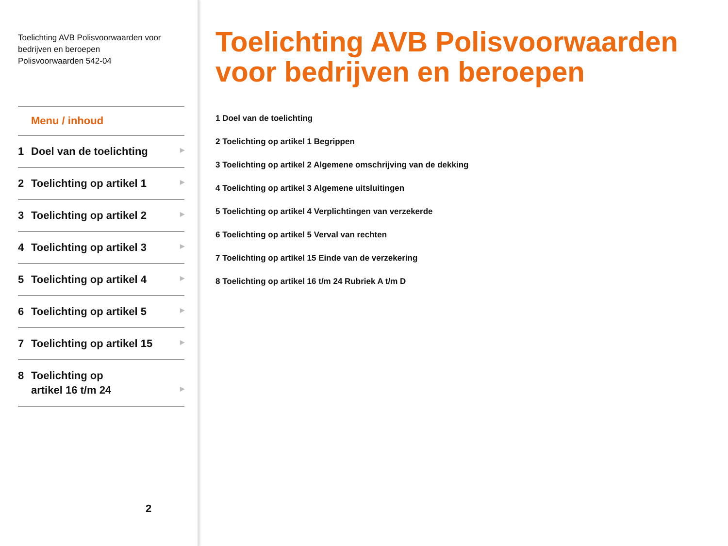Toelichting AVB Polisvoorwaarden voor bedrijven en beroepen
Polisvoorwaarden 542-04
Menu / inhoud
1 Doel van de toelichting
▶
2 Toelichting op artikel 1
▶
3 Toelichting op artikel 2
▶
4 Toelichting op artikel 3
▶
5 Toelichting op artikel 4
▶
6 Toelichting op artikel 5
▶
7 Toelichting op artikel 15
▶
8 Toelichting op
artikel 16 t/m 24
▶
2
Toelichting AVB Polisvoorwaarden
voor bedrijven en beroepen
1 Doel van de toelichting
2 Toelichting op artikel 1 Begrippen
3 Toelichting op artikel 2 Algemene omschrijving van de dekking
4 Toelichting op artikel 3 Algemene uitsluitingen
5 Toelichting op artikel 4 Verplichtingen van verzekerde
6 Toelichting op artikel 5 Verval van rechten
7 Toelichting op artikel 15 Einde van de verzekering
8 Toelichting op artikel 16 t/m 24 Rubriek A t/m D